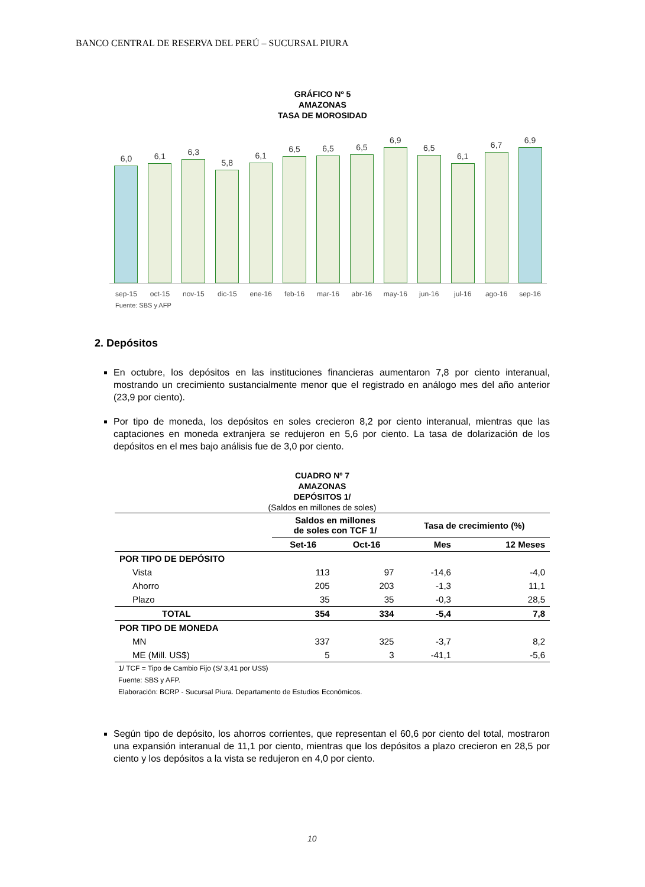BANCO CENTRAL DE RESERVA DEL PERÚ – SUCURSAL PIURA
GRÁFICO Nº 5
AMAZONAS
TASA DE MOROSIDAD
6,0
6,1
6,3
5,8
6,1
6,5
6,5
6,5
6,9
6,5
6,1
6,7
6,9
sep-15 oct-15 nov-15 dic-15 ene-16 feb-16 mar-16 abr-16 may-16 jun-16 jul-16 ago-16 sep-16
Fuente: SBS y AFP
2. Depósitos
En octubre, los depósitos en las instituciones financieras aumentaron 7,8 por ciento interanual, mostrando un crecimiento sustancialmente menor que el registrado en análogo mes del año anterior (23,9 por ciento).
Por tipo de moneda, los depósitos en soles crecieron 8,2 por ciento interanual, mientras que las captaciones en moneda extranjera se redujeron en 5,6 por ciento. La tasa de dolarización de los depósitos en el mes bajo análisis fue de 3,0 por ciento.
CUADRO Nº 7
AMAZONAS
DEPÓSITOS 1/
(Saldos en millones de soles)
| | Saldos en millones de soles con TCF 1/ | | Tasa de crecimiento (%) | |
| --- | --- | --- | --- | --- |
| | Set-16 | Oct-16 | Mes | 12 Meses |
| POR TIPO DE DEPÓSITO | | | | |
| Vista | 113 | 97 | -14,6 | -4,0 |
| Ahorro | 205 | 203 | -1,3 | 11,1 |
| Plazo | 35 | 35 | -0,3 | 28,5 |
| TOTAL | 354 | 334 | -5,4 | 7,8 |
| POR TIPO DE MONEDA | | | | |
| MN | 337 | 325 | -3,7 | 8,2 |
| ME (Mill. US$) | 5 | 3 | -41,1 | -5,6 |
1/ TCF = Tipo de Cambio Fijo (S/ 3,41 por US$)
Fuente: SBS y AFP.
Elaboración: BCRP - Sucursal Piura. Departamento de Estudios Económicos.
Según tipo de depósito, los ahorros corrientes, que representan el 60,6 por ciento del total, mostraron una expansión interanual de 11,1 por ciento, mientras que los depósitos a plazo crecieron en 28,5 por ciento y los depósitos a la vista se redujeron en 4,0 por ciento.
10